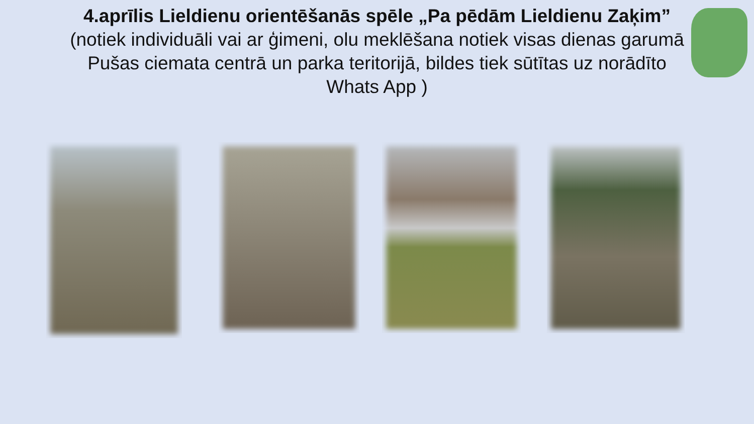4.aprīlis Lieldienu orientēšanās spēle „Pa pēdām Lieldienu Zaķim”
(notiek individuāli vai ar ģimeni, olu meklēšana notiek visas dienas garumā Pušas ciemata centrā un parka teritorijā, bildes tiek sūtītas uz norādīto Whats App )